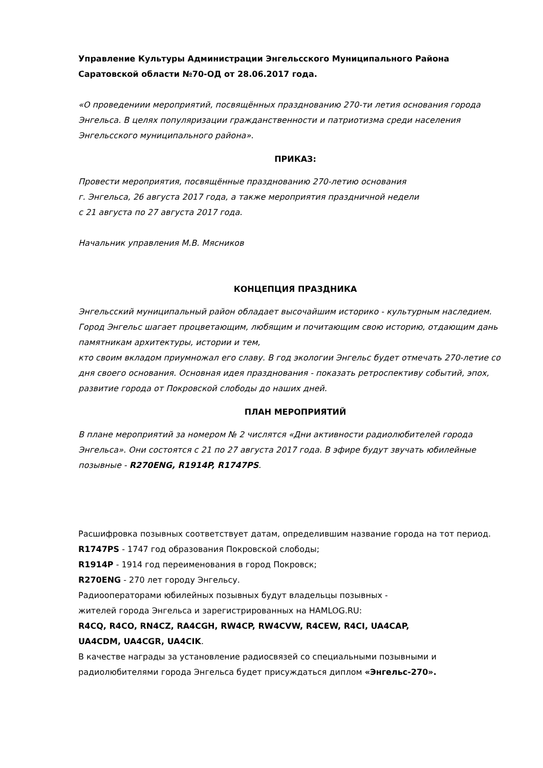Управление Культуры Администрации Энгельсского Муниципального Района
Саратовской области №70-ОД от 28.06.2017 года.
«О проведениии мероприятий, посвящённых празднованию 270-ти летия основания города Энгельса. В целях популяризации гражданственности и патриотизма среди населения Энгельсского муниципального района».
ПРИКАЗ:
Провести мероприятия, посвящённые празднованию 270-летию основания
г. Энгельса, 26 августа 2017 года, а также мероприятия праздничной недели
с 21 августа по 27 августа 2017 года.
Начальник управления М.В. Мясников
КОНЦЕПЦИЯ ПРАЗДНИКА
Энгельсский муниципальный район обладает высочайшим историко - культурным наследием. Город Энгельс шагает процветающим, любящим и почитающим свою историю, отдающим дань памятникам архитектуры, истории и тем,
кто своим вкладом приумножал его славу. В год экологии Энгельс будет отмечать 270-летие со дня своего основания. Основная идея празднования - показать ретроспективу событий, эпох, развитие города от Покровской слободы до наших дней.
ПЛАН МЕРОПРИЯТИЙ
В плане мероприятий за номером № 2 числятся «Дни активности радиолюбителей города Энгельса». Они состоятся с 21 по 27 августа 2017 года. В эфире будут звучать юбилейные позывные - R270ENG, R1914P, R1747PS.
Расшифровка позывных соответствует датам, определившим название города на тот период.
R1747PS - 1747 год образования Покровской слободы;
R1914P - 1914 год переименования в город Покровск;
R270ENG - 270 лет городу Энгельсу.
Радиооператорами юбилейных позывных будут владельцы позывных -
жителей города Энгельса и зарегистрированных на HAMLOG.RU:
R4CQ, R4CO, RN4CZ, RA4CGH, RW4CP, RW4CVW, R4CEW, R4CI, UA4CAP,
UA4CDM, UA4CGR, UA4CIK.
В качестве награды за установление радиосвязей со специальными позывными и радиолюбителями города Энгельса будет присуждаться диплом «Энгельс-270».